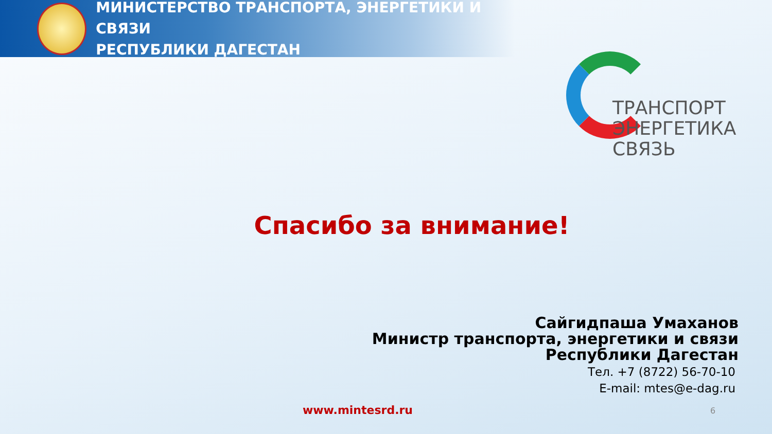МИНИСТЕРСТВО ТРАНСПОРТА, ЭНЕРГЕТИКИ И СВЯЗИ
РЕСПУБЛИКИ ДАГЕСТАН
ТРАНСПОРТ
ЭНЕРГЕТИКА
СВЯЗЬ
Спасибо за внимание!
Сайгидпаша Умаханов
Министр транспорта, энергетики и связи
Республики Дагестан
Тел. +7 (8722) 56-70-10
E-mail: mtes@e-dag.ru
www.mintesrd.ru
6